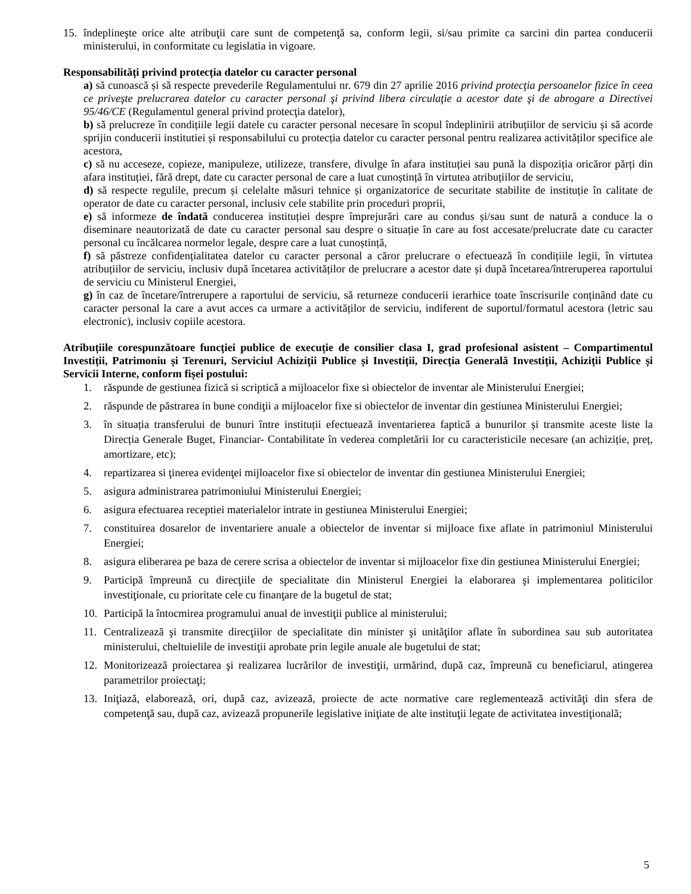15. îndeplineşte orice alte atribuţii care sunt de competenţă sa, conform legii, si/sau primite ca sarcini din partea conducerii ministerului, in conformitate cu legislatia in vigoare.
Responsabilități privind protecția datelor cu caracter personal
a) să cunoască și să respecte prevederile Regulamentului nr. 679 din 27 aprilie 2016 privind protecţia persoanelor fizice în ceea ce priveşte prelucrarea datelor cu caracter personal şi privind libera circulaţie a acestor date şi de abrogare a Directivei 95/46/CE (Regulamentul general privind protecţia datelor),
b) să prelucreze în condițiile legii datele cu caracter personal necesare în scopul îndeplinirii atribuțiilor de serviciu și să acorde sprijin conducerii institutiei și responsabilului cu protecția datelor cu caracter personal pentru realizarea activităților specifice ale acestora,
c) să nu acceseze, copieze, manipuleze, utilizeze, transfere, divulge în afara instituției sau pună la dispoziția oricăror părți din afara instituției, fără drept, date cu caracter personal de care a luat cunoștință în virtutea atribuțiilor de serviciu,
d) să respecte regulile, precum și celelalte măsuri tehnice și organizatorice de securitate stabilite de instituție în calitate de operator de date cu caracter personal, inclusiv cele stabilite prin proceduri proprii,
e) să informeze de îndată conducerea instituției despre împrejurări care au condus și/sau sunt de natură a conduce la o diseminare neautorizată de date cu caracter personal sau despre o situație în care au fost accesate/prelucrate date cu caracter personal cu încălcarea normelor legale, despre care a luat cunoștință,
f) să păstreze confidențialitatea datelor cu caracter personal a căror prelucrare o efectuează în condițiile legii, în virtutea atribuțiilor de serviciu, inclusiv după încetarea activităților de prelucrare a acestor date și după încetarea/întreruperea raportului de serviciu cu Ministerul Energiei,
g) în caz de încetare/întrerupere a raportului de serviciu, să returneze conducerii ierarhice toate înscrisurile conținând date cu caracter personal la care a avut acces ca urmare a activităților de serviciu, indiferent de suportul/formatul acestora (letric sau electronic), inclusiv copiile acestora.
Atribuțiile corespunzătoare funcției publice de execuție de consilier clasa I, grad profesional asistent – Compartimentul Investiții, Patrimoniu și Terenuri, Serviciul Achiziții Publice și Investiții, Direcția Generală Investiții, Achiziții Publice și Servicii Interne, conform fișei postului:
1. răspunde de gestiunea fizică si scriptică a mijloacelor fixe si obiectelor de inventar ale Ministerului Energiei;
2. răspunde de păstrarea in bune condiţii a mijloacelor fixe si obiectelor de inventar din gestiunea Ministerului Energiei;
3. în situația transferului de bunuri între instituții efectuează inventarierea faptică a bunurilor și transmite aceste liste la Direcția Generale Buget, Financiar- Contabilitate în vederea completării lor cu caracteristicile necesare (an achiziție, preț, amortizare, etc);
4. repartizarea si ţinerea evidenţei mijloacelor fixe si obiectelor de inventar din gestiunea Ministerului Energiei;
5. asigura administrarea patrimoniului Ministerului Energiei;
6. asigura efectuarea receptiei materialelor intrate in gestiunea Ministerului Energiei;
7. constituirea dosarelor de inventariere anuale a obiectelor de inventar si mijloace fixe aflate in patrimoniul Ministerului Energiei;
8. asigura eliberarea pe baza de cerere scrisa a obiectelor de inventar si mijloacelor fixe din gestiunea Ministerului Energiei;
9. Participă împreună cu direcţiile de specialitate din Ministerul Energiei la elaborarea şi implementarea politicilor investiţionale, cu prioritate cele cu finanţare de la bugetul de stat;
10. Participă la întocmirea programului anual de investiţii publice al ministerului;
11. Centralizează şi transmite direcţiilor de specialitate din minister şi unităţilor aflate în subordinea sau sub autoritatea ministerului, cheltuielile de investiţii aprobate prin legile anuale ale bugetului de stat;
12. Monitorizează proiectarea şi realizarea lucrărilor de investiţii, urmărind, după caz, împreună cu beneficiarul, atingerea parametrilor proiectaţi;
13. Iniţiază, elaborează, ori, după caz, avizează, proiecte de acte normative care reglementează activităţi din sfera de competenţă sau, după caz, avizează propunerile legislative iniţiate de alte instituţii legate de activitatea investiţională;
5